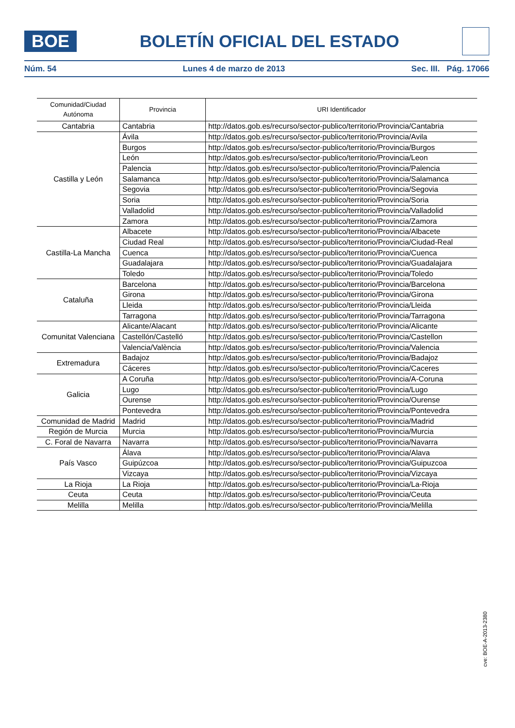BOE
BOLETÍN OFICIAL DEL ESTADO
Núm. 54 Lunes 4 de marzo de 2013 Sec. III. Pág. 17066
| Comunidad/Ciudad Autónoma | Provincia | URI Identificador |
| --- | --- | --- |
| Cantabria | Cantabria | http://datos.gob.es/recurso/sector-publico/territorio/Provincia/Cantabria |
| Castilla y León | Ávila | http://datos.gob.es/recurso/sector-publico/territorio/Provincia/Avila |
| | Burgos | http://datos.gob.es/recurso/sector-publico/territorio/Provincia/Burgos |
| | León | http://datos.gob.es/recurso/sector-publico/territorio/Provincia/Leon |
| | Palencia | http://datos.gob.es/recurso/sector-publico/territorio/Provincia/Palencia |
| | Salamanca | http://datos.gob.es/recurso/sector-publico/territorio/Provincia/Salamanca |
| | Segovia | http://datos.gob.es/recurso/sector-publico/territorio/Provincia/Segovia |
| | Soria | http://datos.gob.es/recurso/sector-publico/territorio/Provincia/Soria |
| | Valladolid | http://datos.gob.es/recurso/sector-publico/territorio/Provincia/Valladolid |
| | Zamora | http://datos.gob.es/recurso/sector-publico/territorio/Provincia/Zamora |
| Castilla-La Mancha | Albacete | http://datos.gob.es/recurso/sector-publico/territorio/Provincia/Albacete |
| | Ciudad Real | http://datos.gob.es/recurso/sector-publico/territorio/Provincia/Ciudad-Real |
| | Cuenca | http://datos.gob.es/recurso/sector-publico/territorio/Provincia/Cuenca |
| | Guadalajara | http://datos.gob.es/recurso/sector-publico/territorio/Provincia/Guadalajara |
| | Toledo | http://datos.gob.es/recurso/sector-publico/territorio/Provincia/Toledo |
| Cataluña | Barcelona | http://datos.gob.es/recurso/sector-publico/territorio/Provincia/Barcelona |
| | Girona | http://datos.gob.es/recurso/sector-publico/territorio/Provincia/Girona |
| | Lleida | http://datos.gob.es/recurso/sector-publico/territorio/Provincia/Lleida |
| | Tarragona | http://datos.gob.es/recurso/sector-publico/territorio/Provincia/Tarragona |
| Comunitat Valenciana | Alicante/Alacant | http://datos.gob.es/recurso/sector-publico/territorio/Provincia/Alicante |
| | Castellón/Castelló | http://datos.gob.es/recurso/sector-publico/territorio/Provincia/Castellon |
| | Valencia/València | http://datos.gob.es/recurso/sector-publico/territorio/Provincia/Valencia |
| Extremadura | Badajoz | http://datos.gob.es/recurso/sector-publico/territorio/Provincia/Badajoz |
| | Cáceres | http://datos.gob.es/recurso/sector-publico/territorio/Provincia/Caceres |
| Galicia | A Coruña | http://datos.gob.es/recurso/sector-publico/territorio/Provincia/A-Coruna |
| | Lugo | http://datos.gob.es/recurso/sector-publico/territorio/Provincia/Lugo |
| | Ourense | http://datos.gob.es/recurso/sector-publico/territorio/Provincia/Ourense |
| | Pontevedra | http://datos.gob.es/recurso/sector-publico/territorio/Provincia/Pontevedra |
| Comunidad de Madrid | Madrid | http://datos.gob.es/recurso/sector-publico/territorio/Provincia/Madrid |
| Región de Murcia | Murcia | http://datos.gob.es/recurso/sector-publico/territorio/Provincia/Murcia |
| C. Foral de Navarra | Navarra | http://datos.gob.es/recurso/sector-publico/territorio/Provincia/Navarra |
| País Vasco | Álava | http://datos.gob.es/recurso/sector-publico/territorio/Provincia/Alava |
| | Guipúzcoa | http://datos.gob.es/recurso/sector-publico/territorio/Provincia/Guipuzcoa |
| | Vizcaya | http://datos.gob.es/recurso/sector-publico/territorio/Provincia/Vizcaya |
| La Rioja | La Rioja | http://datos.gob.es/recurso/sector-publico/territorio/Provincia/La-Rioja |
| Ceuta | Ceuta | http://datos.gob.es/recurso/sector-publico/territorio/Provincia/Ceuta |
| Melilla | Melilla | http://datos.gob.es/recurso/sector-publico/territorio/Provincia/Melilla |
cve: BOE-A-2013-2380